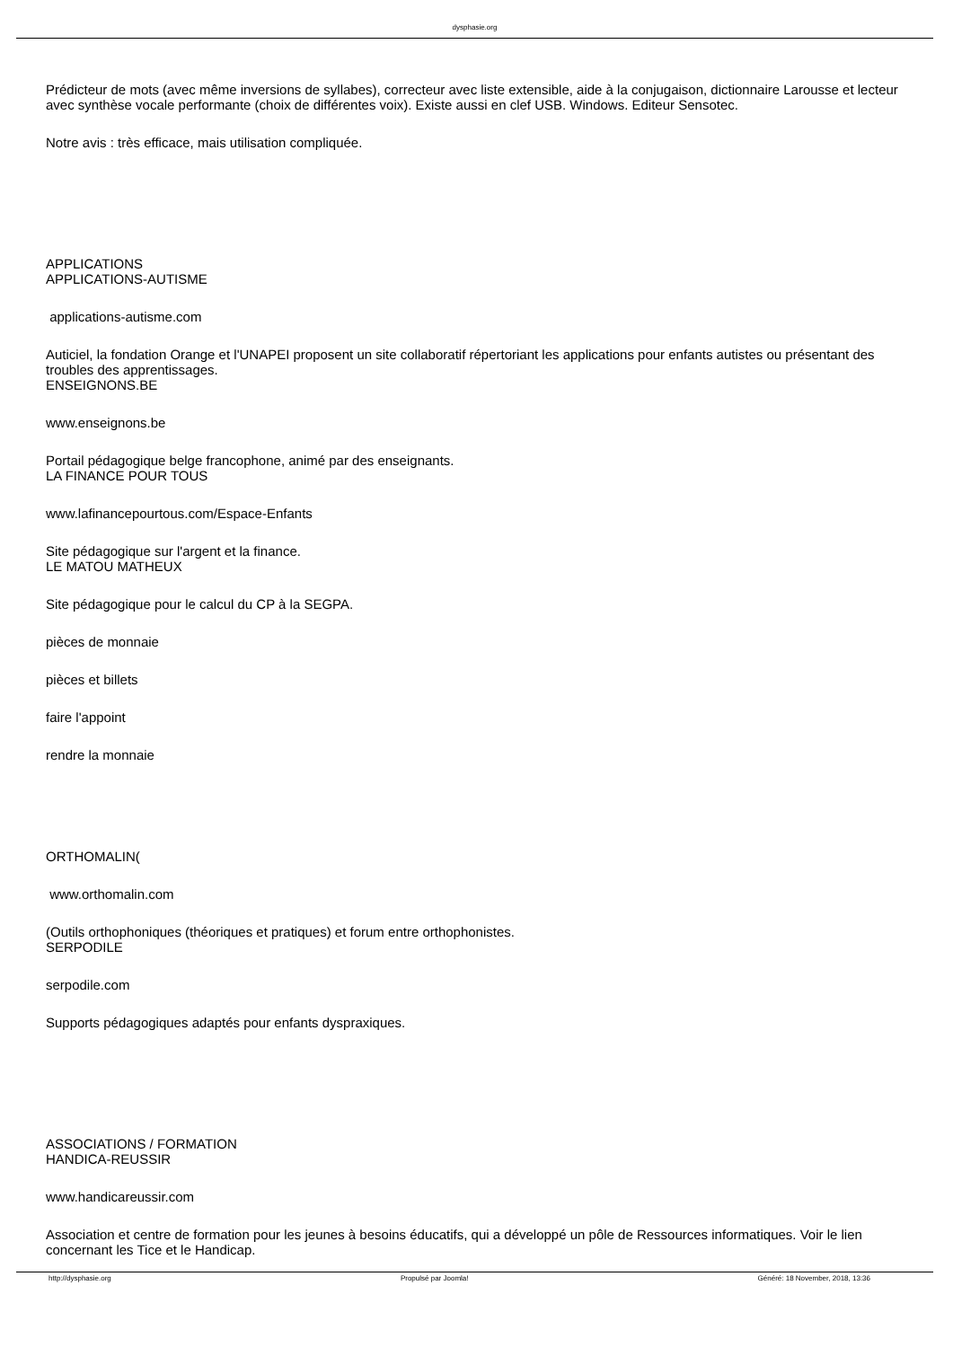dysphasie.org
Prédicteur de mots (avec même inversions de syllabes), correcteur avec liste extensible, aide à la conjugaison, dictionnaire Larousse et lecteur avec synthèse vocale performante (choix de différentes voix). Existe aussi en clef USB. Windows. Editeur Sensotec.
Notre avis : très efficace, mais utilisation compliquée.
APPLICATIONS
APPLICATIONS-AUTISME
applications-autisme.com
Auticiel, la fondation Orange et l'UNAPEI proposent un site collaboratif répertoriant les applications pour enfants autistes ou présentant des troubles des apprentissages.
ENSEIGNONS.BE
www.enseignons.be
Portail pédagogique belge francophone, animé par des enseignants.
LA FINANCE POUR TOUS
www.lafinancepourtous.com/Espace-Enfants
Site pédagogique sur l'argent et la finance.
LE MATOU MATHEUX
Site pédagogique pour le calcul du CP à la SEGPA.
pièces de monnaie
pièces et billets
faire l'appoint
rendre la monnaie
ORTHOMALIN(
www.orthomalin.com
(Outils orthophoniques (théoriques et pratiques) et forum entre orthophonistes.
SERPODILE
serpodile.com
Supports pédagogiques adaptés pour enfants dyspraxiques.
ASSOCIATIONS / FORMATION
HANDICA-REUSSIR
www.handicareussir.com
Association et centre de formation pour les jeunes à besoins éducatifs, qui a développé un pôle de Ressources informatiques. Voir le lien concernant les Tice et le Handicap.
http://dysphasie.org Propulsé par Joomla! Généré: 18 November, 2018, 13:36